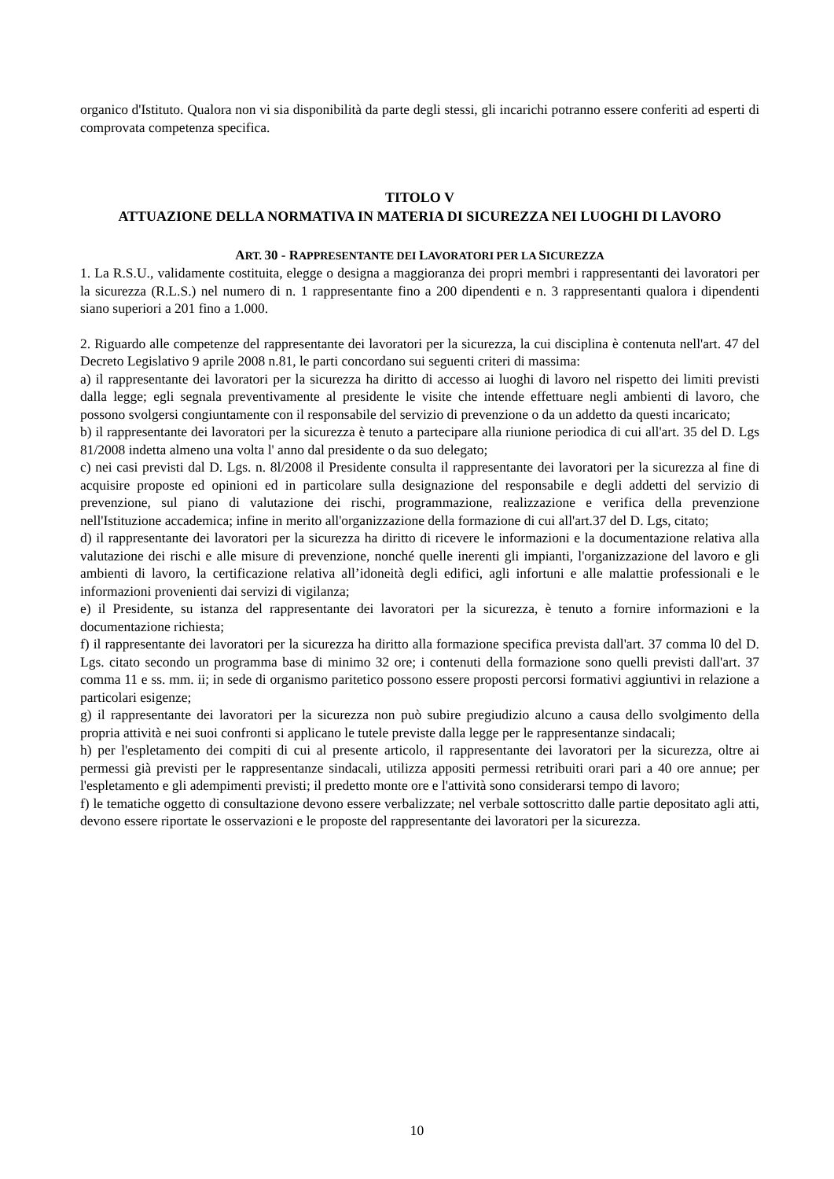organico d'Istituto. Qualora non vi sia disponibilità da parte degli stessi, gli incarichi potranno essere conferiti ad esperti di comprovata competenza specifica.
TITOLO V
ATTUAZIONE DELLA NORMATIVA IN MATERIA DI SICUREZZA NEI LUOGHI DI LAVORO
ART. 30 - RAPPRESENTANTE DEI LAVORATORI PER LA SICUREZZA
1. La R.S.U., validamente costituita, elegge o designa a maggioranza dei propri membri i rappresentanti dei lavoratori per la sicurezza (R.L.S.) nel numero di n. 1 rappresentante fino a 200 dipendenti e n. 3 rappresentanti qualora i dipendenti siano superiori a 201 fino a 1.000.
2. Riguardo alle competenze del rappresentante dei lavoratori per la sicurezza, la cui disciplina è contenuta nell'art. 47 del Decreto Legislativo 9 aprile 2008 n.81, le parti concordano sui seguenti criteri di massima:
a) il rappresentante dei lavoratori per la sicurezza ha diritto di accesso ai luoghi di lavoro nel rispetto dei limiti previsti dalla legge; egli segnala preventivamente al presidente le visite che intende effettuare negli ambienti di lavoro, che possono svolgersi congiuntamente con il responsabile del servizio di prevenzione o da un addetto da questi incaricato;
b) il rappresentante dei lavoratori per la sicurezza è tenuto a partecipare alla riunione periodica di cui all'art. 35 del D. Lgs 81/2008 indetta almeno una volta l' anno dal presidente o da suo delegato;
c) nei casi previsti dal D. Lgs. n. 8l/2008 il Presidente consulta il rappresentante dei lavoratori per la sicurezza al fine di acquisire proposte ed opinioni ed in particolare sulla designazione del responsabile e degli addetti del servizio di prevenzione, sul piano di valutazione dei rischi, programmazione, realizzazione e verifica della prevenzione nell'Istituzione accademica; infine in merito all'organizzazione della formazione di cui all'art.37 del D. Lgs, citato;
d) il rappresentante dei lavoratori per la sicurezza ha diritto di ricevere le informazioni e la documentazione relativa alla valutazione dei rischi e alle misure di prevenzione, nonché quelle inerenti gli impianti, l'organizzazione del lavoro e gli ambienti di lavoro, la certificazione relativa all’idoneità degli edifici, agli infortuni e alle malattie professionali e le informazioni provenienti dai servizi di vigilanza;
e) il Presidente, su istanza del rappresentante dei lavoratori per la sicurezza, è tenuto a fornire informazioni e la documentazione richiesta;
f) il rappresentante dei lavoratori per la sicurezza ha diritto alla formazione specifica prevista dall'art. 37 comma l0 del D. Lgs. citato secondo un programma base di minimo 32 ore; i contenuti della formazione sono quelli previsti dall'art. 37 comma 11 e ss. mm. ii; in sede di organismo paritetico possono essere proposti percorsi formativi aggiuntivi in relazione a particolari esigenze;
g) il rappresentante dei lavoratori per la sicurezza non può subire pregiudizio alcuno a causa dello svolgimento della propria attività e nei suoi confronti si applicano le tutele previste dalla legge per le rappresentanze sindacali;
h) per l'espletamento dei compiti di cui al presente articolo, il rappresentante dei lavoratori per la sicurezza, oltre ai permessi già previsti per le rappresentanze sindacali, utilizza appositi permessi retribuiti orari pari a 40 ore annue; per l'espletamento e gli adempimenti previsti; il predetto monte ore e l'attività sono considerarsi tempo di lavoro;
f) le tematiche oggetto di consultazione devono essere verbalizzate; nel verbale sottoscritto dalle partie depositato agli atti, devono essere riportate le osservazioni e le proposte del rappresentante dei lavoratori per la sicurezza.
10